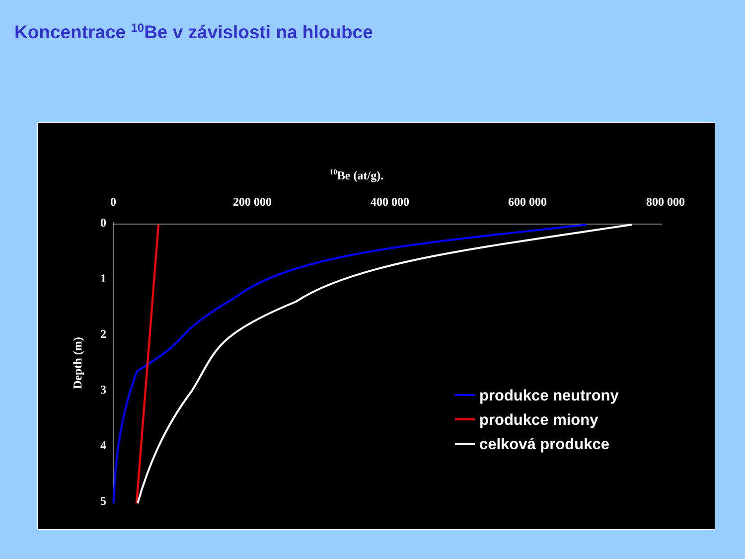Koncentrace <sup>10</sup>Be v závislosti na hloubce
10Be (at/g).
0
200 000
400 000
600 000
800 000
0
1
2
3
4
5
Depth (m)
produkce neutrony
produkce miony
celková produkce